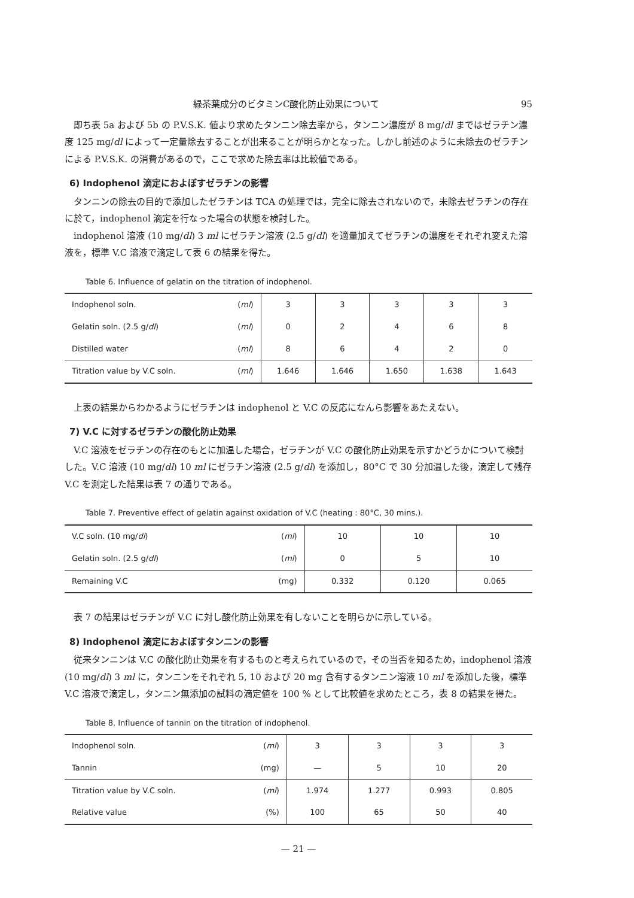緑茶葉成分のビタミンC酸化防止効果について 95
即ち表 5a および 5b の P.V.S.K. 値より求めたタンニン除去率から，タンニン濃度が 8 mg/dl まではゼラチン濃度 125 mg/dl によって一定量除去することが出来ることが明らかとなった。しかし前述のように未除去のゼラチンによる P.V.S.K. の消費があるので，ここで求めた除去率は比較値である。
6) Indophenol 滴定におよぼすゼラチンの影響
タンニンの除去の目的で添加したゼラチンは TCA の処理では，完全に除去されないので，未除去ゼラチンの存在に於て，indophenol 滴定を行なった場合の状態を検討した。
indophenol 溶液 (10 mg/dl) 3 ml にゼラチン溶液 (2.5 g/dl) を適量加えてゼラチンの濃度をそれぞれ変えた溶液を，標準 V.C 溶液で滴定して表 6 の結果を得た。
Table 6. Influence of gelatin on the titration of indophenol.
| Indophenol soln. ( ml ) | 3 | 3 | 3 | 3 | 3 |
| Gelatin soln. (2.5 g/ dl ) ( ml ) | 0 | 2 | 4 | 6 | 8 |
| Distilled water ( ml ) | 8 | 6 | 4 | 2 | 0 |
| Titration value by V.C soln. ( ml ) | 1.646 | 1.646 | 1.650 | 1.638 | 1.643 |
上表の結果からわかるようにゼラチンは indophenol と V.C の反応になんら影響をあたえない。
7) V.C に対するゼラチンの酸化防止効果
V.C 溶液をゼラチンの存在のもとに加温した場合，ゼラチンが V.C の酸化防止効果を示すかどうかについて検討した。V.C 溶液 (10 mg/dl) 10 ml にゼラチン溶液 (2.5 g/dl) を添加し，80°C で 30 分加温した後，滴定して残存 V.C を測定した結果は表 7 の通りである。
Table 7. Preventive effect of gelatin against oxidation of V.C (heating : 80°C, 30 mins.).
| V.C soln. (10 mg/ dl ) ( ml ) | 10 | 10 | 10 |
| Gelatin soln. (2.5 g/ dl ) ( ml ) | 0 | 5 | 10 |
| Remaining V.C (mg) | 0.332 | 0.120 | 0.065 |
表 7 の結果はゼラチンが V.C に対し酸化防止効果を有しないことを明らかに示している。
8) Indophenol 滴定におよぼすタンニンの影響
従来タンニンは V.C の酸化防止効果を有するものと考えられているので，その当否を知るため，indophenol 溶液 (10 mg/dl) 3 ml に，タンニンをそれぞれ 5, 10 および 20 mg 含有するタンニン溶液 10 ml を添加した後，標準 V.C 溶液で滴定し，タンニン無添加の試料の滴定値を 100 % として比較値を求めたところ，表 8 の結果を得た。
Table 8. Influence of tannin on the titration of indophenol.
| Indophenol soln. ( ml ) | 3 | 3 | 3 | 3 |
| Tannin (mg) | — | 5 | 10 | 20 |
| Titration value by V.C soln. ( ml ) | 1.974 | 1.277 | 0.993 | 0.805 |
| Relative value (%) | 100 | 65 | 50 | 40 |
— 21 —